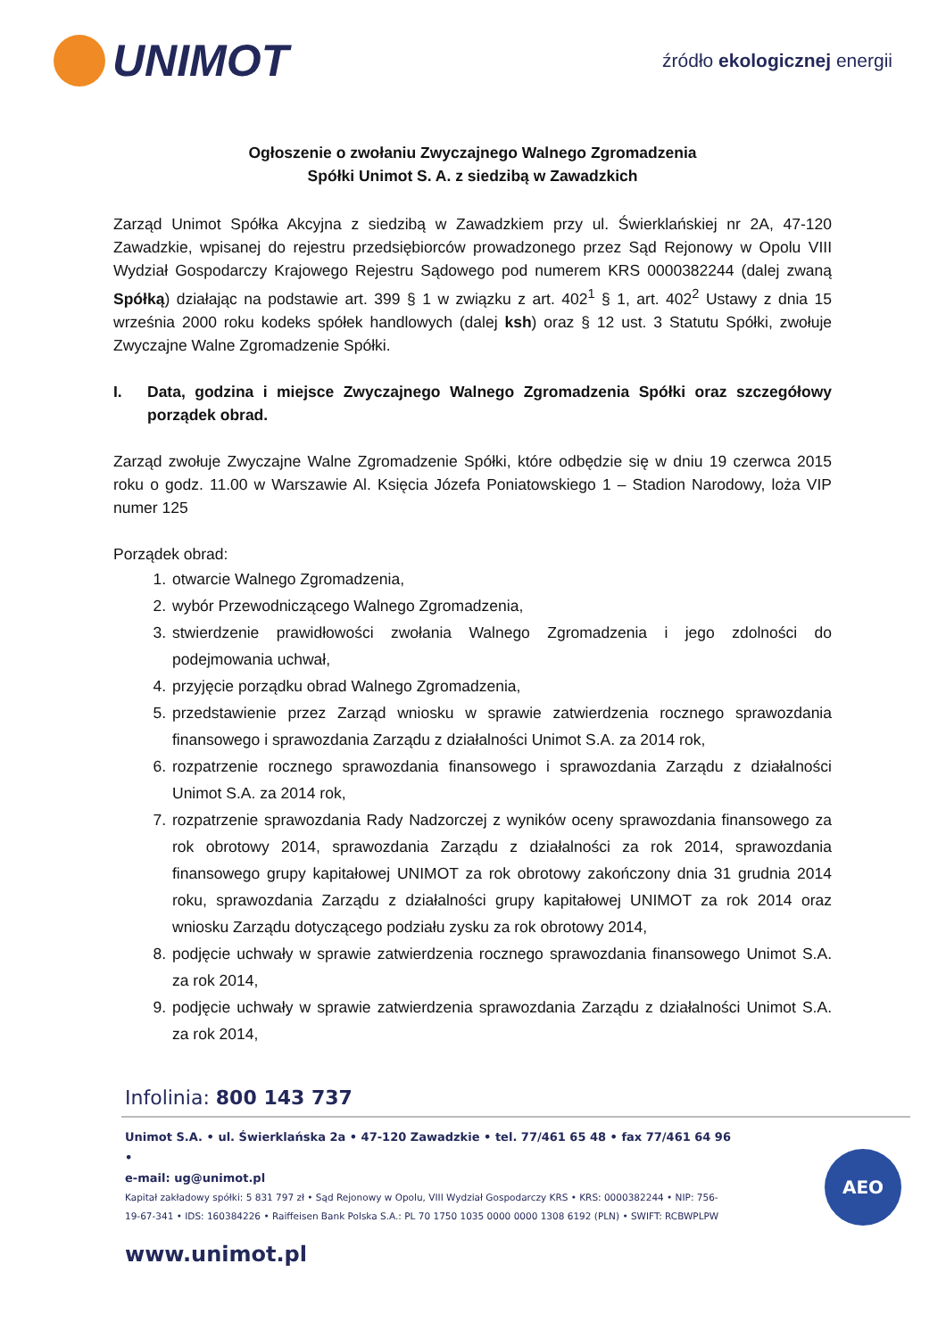UNIMOT
źródło ekologicznej energii
Ogłoszenie o zwołaniu Zwyczajnego Walnego Zgromadzenia
Spółki Unimot S. A. z siedzibą w Zawadzkich
Zarząd Unimot Spółka Akcyjna z siedzibą w Zawadzkiem przy ul. Świerklańskiej nr 2A, 47-120 Zawadzkie, wpisanej do rejestru przedsiębiorców prowadzonego przez Sąd Rejonowy w Opolu VIII Wydział Gospodarczy Krajowego Rejestru Sądowego pod numerem KRS 0000382244 (dalej zwaną Spółką) działając na podstawie art. 399 § 1 w związku z art. 402<sup>1</sup> § 1, art. 402<sup>2</sup> Ustawy z dnia 15 września 2000 roku kodeks spółek handlowych (dalej ksh) oraz § 12 ust. 3 Statutu Spółki, zwołuje Zwyczajne Walne Zgromadzenie Spółki.
I. Data, godzina i miejsce Zwyczajnego Walnego Zgromadzenia Spółki oraz szczegółowy porządek obrad.
Zarząd zwołuje Zwyczajne Walne Zgromadzenie Spółki, które odbędzie się w dniu 19 czerwca 2015 roku o godz. 11.00 w Warszawie Al. Księcia Józefa Poniatowskiego 1 – Stadion Narodowy, loża VIP numer 125
Porządek obrad:
1. otwarcie Walnego Zgromadzenia,
2. wybór Przewodniczącego Walnego Zgromadzenia,
3. stwierdzenie prawidłowości zwołania Walnego Zgromadzenia i jego zdolności do podejmowania uchwał,
4. przyjęcie porządku obrad Walnego Zgromadzenia,
5. przedstawienie przez Zarząd wniosku w sprawie zatwierdzenia rocznego sprawozdania finansowego i sprawozdania Zarządu z działalności Unimot S.A. za 2014 rok,
6. rozpatrzenie rocznego sprawozdania finansowego i sprawozdania Zarządu z działalności Unimot S.A. za 2014 rok,
7. rozpatrzenie sprawozdania Rady Nadzorczej z wyników oceny sprawozdania finansowego za rok obrotowy 2014, sprawozdania Zarządu z działalności za rok 2014, sprawozdania finansowego grupy kapitałowej UNIMOT za rok obrotowy zakończony dnia 31 grudnia 2014 roku, sprawozdania Zarządu z działalności grupy kapitałowej UNIMOT za rok 2014 oraz wniosku Zarządu dotyczącego podziału zysku za rok obrotowy 2014,
8. podjęcie uchwały w sprawie zatwierdzenia rocznego sprawozdania finansowego Unimot S.A. za rok 2014,
9. podjęcie uchwały w sprawie zatwierdzenia sprawozdania Zarządu z działalności Unimot S.A. za rok 2014,
Infolinia: 800 143 737
Unimot S.A. • ul. Świerklańska 2a • 47-120 Zawadzkie • tel. 77/461 65 48 • fax 77/461 64 96 •
e-mail: ug@unimot.pl
Kapitał zakładowy spółki: 5 831 797 zł • Sąd Rejonowy w Opolu, VIII Wydział Gospodarczy KRS • KRS: 0000382244 • NIP: 756-19-67-341 • IDS: 160384226 • Raiffeisen Bank Polska S.A.: PL 70 1750 1035 0000 0000 1308 6192 (PLN) • SWIFT: RCBWPLPW
www.unimot.pl
AEO